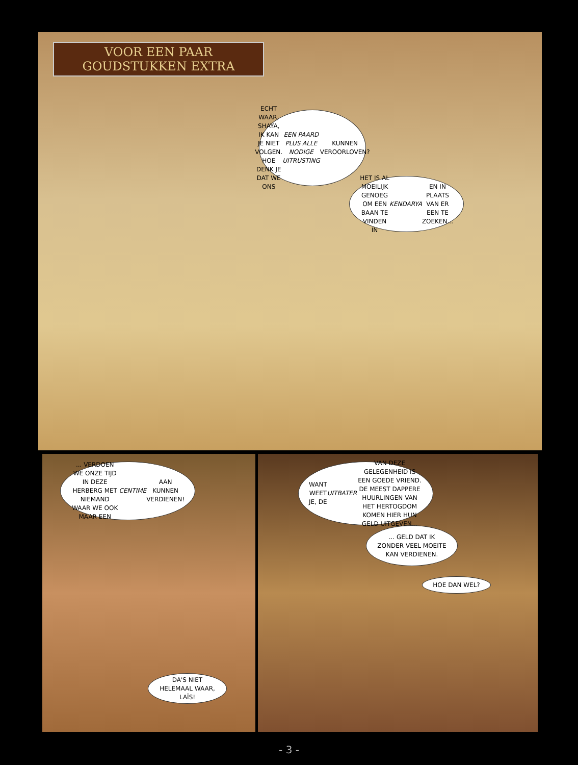VOOR EEN PAAR
GOUDSTUKKEN EXTRA
ECHT WAAR, SHAYA, IK KAN JE NIET VOLGEN. HOE DENK JE DAT WE ONS EEN PAARD PLUS ALLE NODIGE UITRUSTING KUNNEN VEROORLOVEN?
HET IS AL MOEILIJK GENOEG OM EEN BAAN TE VINDEN IN KENDARYA EN IN PLAATS VAN ER EEN TE ZOEKEN...
... VERDOEN WE ONZE TIJD IN DEZE HERBERG MET NIEMAND WAAR WE OOK MAAR EEN CENTIME AAN KUNNEN VERDIENEN!
WANT WEET JE, DE UITBATER VAN DEZE GELEGENHEID IS EEN GOEDE VRIEND. DE MEEST DAPPERE HUURLINGEN VAN HET HERTOGDOM KOMEN HIER HUN GELD UITGEVEN...
... GELD DAT IK ZONDER VEEL MOEITE KAN VERDIENEN.
HOE DAN WEL?
DA'S NIET HELEMAAL WAAR, LAÏS!
- 3 -